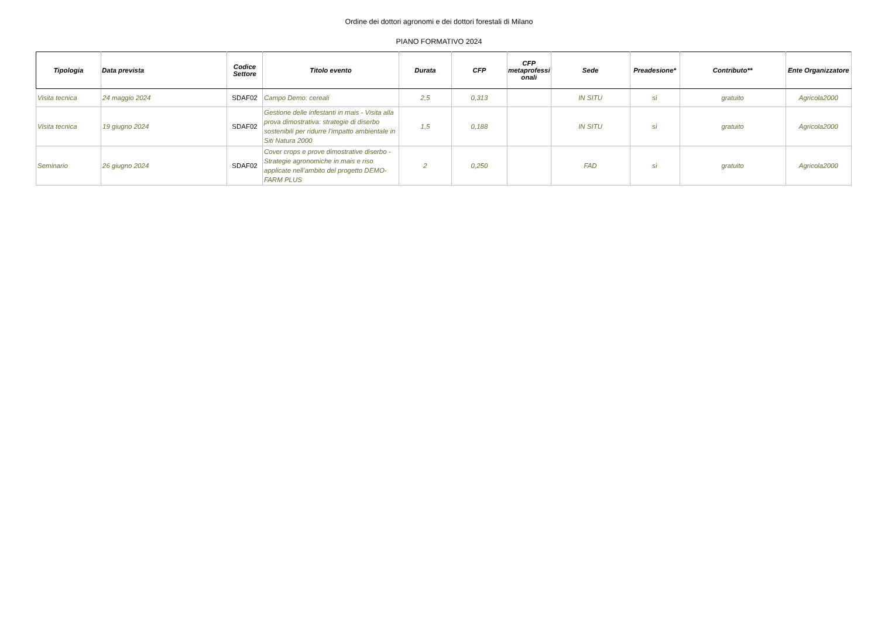Ordine dei dottori agronomi e dei dottori forestali di Milano
PIANO FORMATIVO 2024
| Tipologia | Data prevista | Codice Settore | Titolo evento | Durata | CFP | CFP metaprofessi onali | Sede | Preadesione* | Contributo** | Ente Organizzatore |
| --- | --- | --- | --- | --- | --- | --- | --- | --- | --- | --- |
| Visita tecnica | 24 maggio 2024 | SDAF02 | Campo Demo: cereali | 2,5 | 0,313 | | IN SITU | sì | gratuito | Agricola2000 |
| Visita tecnica | 19 giugno 2024 | SDAF02 | Gestione delle infestanti in mais - Visita alla prova dimostrativa: strategie di diserbo sostenibili per ridurre l’impatto ambientale in Siti Natura 2000 | 1,5 | 0,188 | | IN SITU | sì | gratuito | Agricola2000 |
| Seminario | 26 giugno 2024 | SDAF02 | Cover crops e prove dimostrative diserbo - Strategie agronomiche in mais e riso applicate nell’ambito del progetto DEMO-FARM PLUS | 2 | 0,250 | | FAD | sì | gratuito | Agricola2000 |